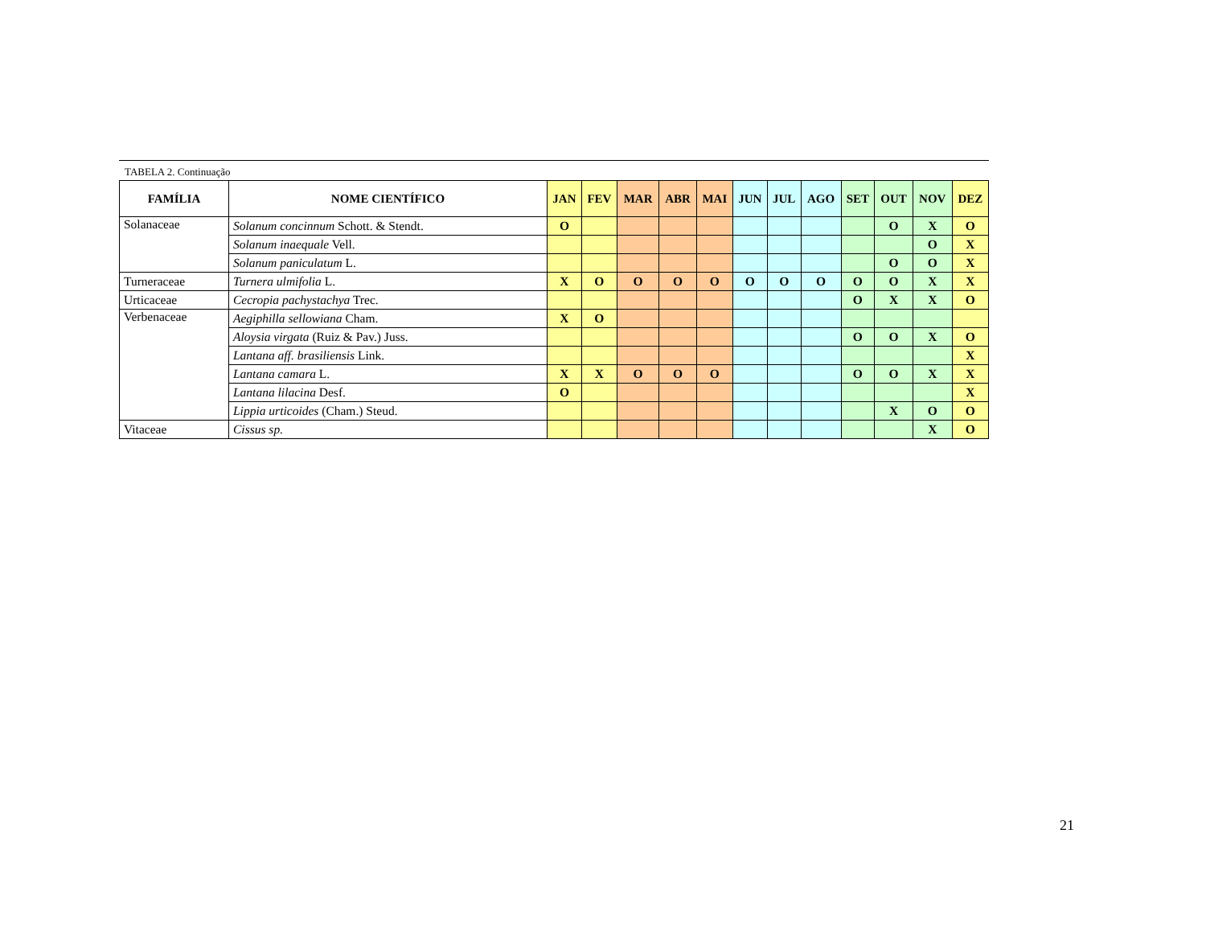TABELA 2. Continuação
| FAMÍLIA | NOME CIENTÍFICO | JAN | FEV | MAR | ABR | MAI | JUN | JUL | AGO | SET | OUT | NOV | DEZ |
| --- | --- | --- | --- | --- | --- | --- | --- | --- | --- | --- | --- | --- | --- |
| Solanaceae | Solanum concinnum Schott. & Stendt. | O | | | | | | | | | O | X | O |
| | Solanum inaequale Vell. | | | | | | | | | | | O | X |
| | Solanum paniculatum L. | | | | | | | | | | O | O | X |
| Turneraceae | Turnera ulmifolia L. | X | O | O | O | O | O | O | O | O | O | X | X |
| Urticaceae | Cecropia pachystachya Trec. | | | | | | | | | O | X | X | O |
| Verbenaceae | Aegiphilla sellowiana Cham. | X | O | | | | | | | | | | |
| | Aloysia virgata (Ruiz & Pav.) Juss. | | | | | | | | | O | O | X | O |
| | Lantana aff. brasiliensis Link. | | | | | | | | | | | | X |
| | Lantana camara L. | X | X | O | O | O | | | | O | O | X | X |
| | Lantana lilacina Desf. | O | | | | | | | | | | | X |
| | Lippia urticoides (Cham.) Steud. | | | | | | | | | | X | O | O |
| Vitaceae | Cissus sp. | | | | | | | | | | | X | O |
21